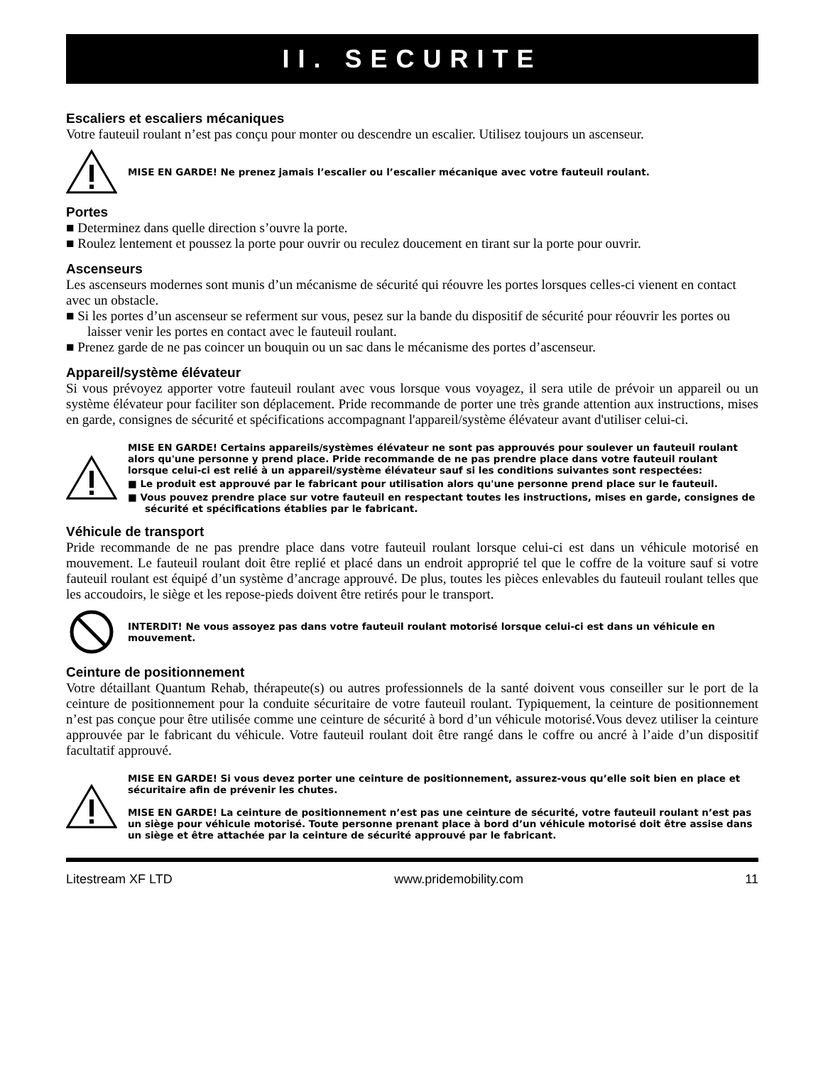II. SECURITE
Escaliers et escaliers mécaniques
Votre fauteuil roulant n’est pas conçu pour monter ou descendre un escalier. Utilisez toujours un ascenseur.
MISE EN GARDE! Ne prenez jamais l’escalier ou l’escalier mécanique avec votre fauteuil roulant.
Portes
■ Determinez dans quelle direction s’ouvre la porte.
■ Roulez lentement et poussez la porte pour ouvrir ou reculez doucement en tirant sur la porte pour ouvrir.
Ascenseurs
Les ascenseurs modernes sont munis d’un mécanisme de sécurité qui réouvre les portes lorsques celles-ci vienent en contact avec un obstacle.
■ Si les portes d’un ascenseur se referment sur vous, pesez sur la bande du dispositif de sécurité pour réouvrir les portes ou laisser venir les portes en contact avec le fauteuil roulant.
■ Prenez garde de ne pas coincer un bouquin ou un sac dans le mécanisme des portes d’ascenseur.
Appareil/système élévateur
Si vous prévoyez apporter votre fauteuil roulant avec vous lorsque vous voyagez, il sera utile de prévoir un appareil ou un système élévateur pour faciliter son déplacement. Pride recommande de porter une très grande attention aux instructions, mises en garde, consignes de sécurité et spécifications accompagnant l'appareil/système élévateur avant d'utiliser celui-ci.
MISE EN GARDE! Certains appareils/systèmes élévateur ne sont pas approuvés pour soulever un fauteuil roulant alors qu'une personne y prend place. Pride recommande de ne pas prendre place dans votre fauteuil roulant lorsque celui-ci est relié à un appareil/système élévateur sauf si les conditions suivantes sont respectées:
■ Le produit est approuvé par le fabricant pour utilisation alors qu'une personne prend place sur le fauteuil.
■ Vous pouvez prendre place sur votre fauteuil en respectant toutes les instructions, mises en garde, consignes de sécurité et spécifications établies par le fabricant.
Véhicule de transport
Pride recommande de ne pas prendre place dans votre fauteuil roulant lorsque celui-ci est dans un véhicule motorisé en mouvement. Le fauteuil roulant doit être replié et placé dans un endroit approprié tel que le coffre de la voiture sauf si votre fauteuil roulant est équipé d’un système d’ancrage approuvé. De plus, toutes les pièces enlevables du fauteuil roulant telles que les accoudoirs, le siège et les repose-pieds doivent être retirés pour le transport.
INTERDIT! Ne vous assoyez pas dans votre fauteuil roulant motorisé lorsque celui-ci est dans un véhicule en mouvement.
Ceinture de positionnement
Votre détaillant Quantum Rehab, thérapeute(s) ou autres professionnels de la santé doivent vous conseiller sur le port de la ceinture de positionnement pour la conduite sécuritaire de votre fauteuil roulant. Typiquement, la ceinture de positionnement n’est pas conçue pour être utilisée comme une ceinture de sécurité à bord d’un véhicule motorisé.Vous devez utiliser la ceinture approuvée par le fabricant du véhicule. Votre fauteuil roulant doit être rangé dans le coffre ou ancré à l’aide d’un dispositif facultatif approuvé.
MISE EN GARDE! Si vous devez porter une ceinture de positionnement, assurez-vous qu’elle soit bien en place et sécuritaire afin de prévenir les chutes.
MISE EN GARDE! La ceinture de positionnement n’est pas une ceinture de sécurité, votre fauteuil roulant n’est pas un siège pour véhicule motorisé. Toute personne prenant place à bord d’un véhicule motorisé doit être assise dans un siège et être attachée par la ceinture de sécurité approuvé par le fabricant.
Litestream XF LTD www.pridemobility.com 11